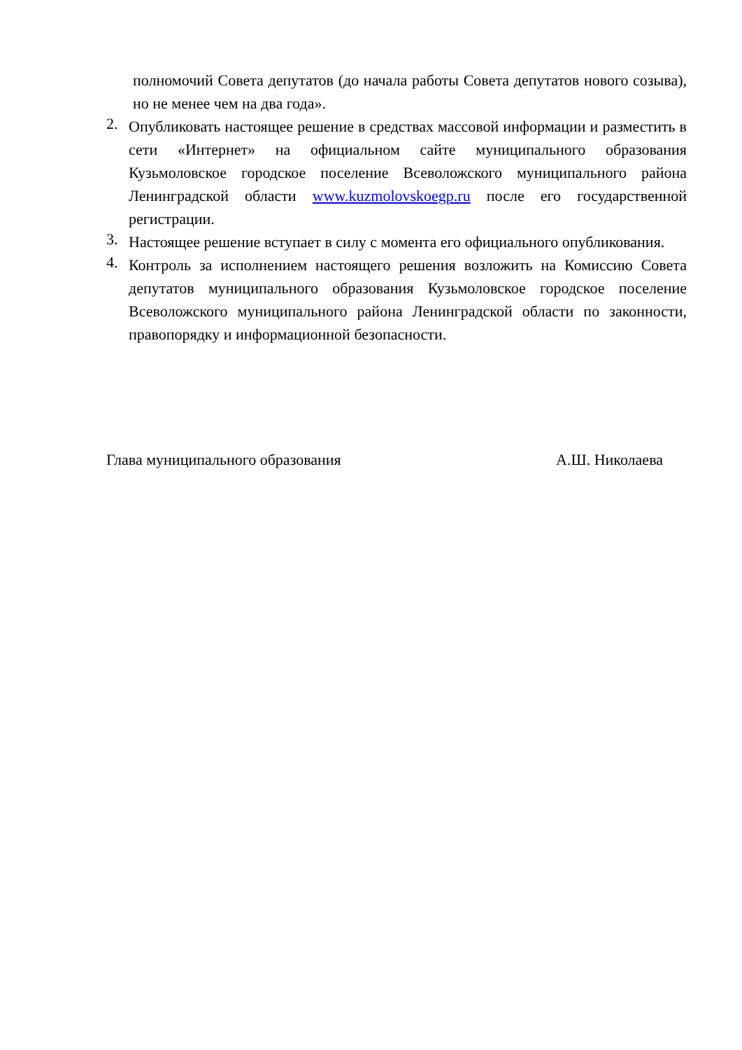полномочий Совета депутатов (до начала работы Совета депутатов нового созыва), но не менее чем на два года».
2. Опубликовать настоящее решение в средствах массовой информации и разместить в сети «Интернет» на официальном сайте муниципального образования Кузьмоловское городское поселение Всеволожского муниципального района Ленинградской области www.kuzmolovskoegp.ru после его государственной регистрации.
3. Настоящее решение вступает в силу с момента его официального опубликования.
4. Контроль за исполнением настоящего решения возложить на Комиссию Совета депутатов муниципального образования Кузьмоловское городское поселение Всеволожского муниципального района Ленинградской области по законности, правопорядку и информационной безопасности.
Глава муниципального образования А.Ш. Николаева